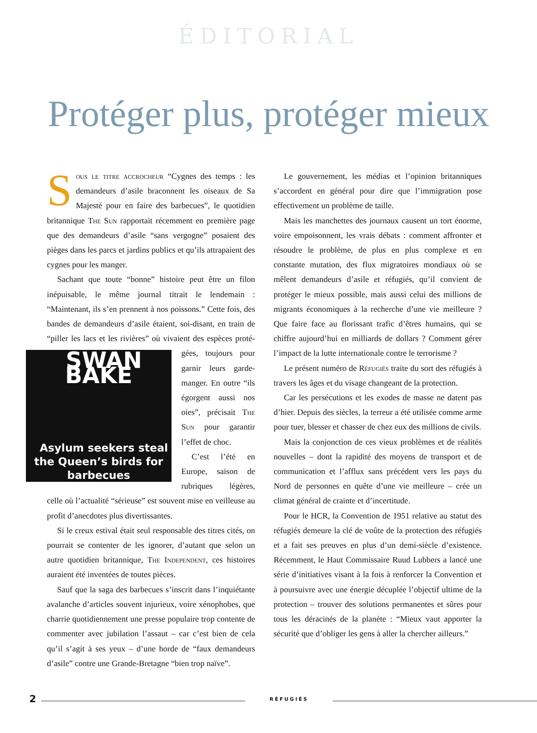ÉDITORIAL
Protéger plus, protéger mieux
Sous le titre accrocheur “Cygnes des temps : les demandeurs d’asile braconnent les oiseaux de Sa Majesté pour en faire des barbecues”, le quotidien britannique The Sun rapportait récemment en première page que des demandeurs d’asile “sans vergogne” posaient des pièges dans les parcs et jardins publics et qu’ils attrapaient des cygnes pour les manger.
Sachant que toute “bonne” histoire peut être un filon inépuisable, le même journal titrait le lendemain : “Maintenant, ils s’en prennent à nos poissons.” Cette fois, des bandes de demandeurs d’asile étaient, soi-disant, en train de “piller les lacs et les rivières” où vivaient des espèces proté- SWAN BAKE
Asylum seekers steal the Queen’s birds for barbecues gées, toujours pour garnir leurs garde-manger. En outre “ils égorgent aussi nos oies”, précisait The Sun pour garantir l’effet de choc.
C’est l’été en Europe, saison de rubriques légères, celle où l’actualité “sérieuse” est souvent mise en veilleuse au profit d’anecdotes plus divertissantes.
Si le creux estival était seul responsable des titres cités, on pourrait se contenter de les ignorer, d’autant que selon un autre quotidien britannique, The Independent, ces histoires auraient été inventées de toutes pièces.
Sauf que la saga des barbecues s’inscrit dans l’inquiétante avalanche d’articles souvent injurieux, voire xénophobes, que charrie quotidiennement une presse populaire trop contente de commenter avec jubilation l’assaut – car c’est bien de cela qu’il s’agit à ses yeux – d’une horde de “faux demandeurs d’asile” contre une Grande-Bretagne “bien trop naïve”.
Le gouvernement, les médias et l’opinion britanniques s’accordent en général pour dire que l’immigration pose effectivement un problème de taille.
Mais les manchettes des journaux causent un tort énorme, voire empoisonnent, les vrais débats : comment affronter et résoudre le problème, de plus en plus complexe et en constante mutation, des flux migratoires mondiaux où se mêlent demandeurs d’asile et réfugiés, qu’il convient de protéger le mieux possible, mais aussi celui des millions de migrants économiques à la recherche d’une vie meilleure ? Que faire face au florissant trafic d’êtres humains, qui se chiffre aujourd’hui en milliards de dollars ? Comment gérer l’impact de la lutte internationale contre le terrorisme ?
Le présent numéro de Réfugiés traite du sort des réfugiés à travers les âges et du visage changeant de la protection.
Car les persécutions et les exodes de masse ne datent pas d’hier. Depuis des siècles, la terreur a été utilisée comme arme pour tuer, blesser et chasser de chez eux des millions de civils.
Mais la conjonction de ces vieux problèmes et de réalités nouvelles – dont la rapidité des moyens de transport et de communication et l’afflux sans précédent vers les pays du Nord de personnes en quête d’une vie meilleure – crée un climat général de crainte et d’incertitude.
Pour le HCR, la Convention de 1951 relative au statut des réfugiés demeure la clé de voûte de la protection des réfugiés et a fait ses preuves en plus d’un demi-siècle d’existence. Récemment, le Haut Commissaire Ruud Lubbers a lancé une série d’initiatives visant à la fois à renforcer la Convention et à poursuivre avec une énergie décuplée l’objectif ultime de la protection – trouver des solutions permanentes et sûres pour tous les déracinés de la planète : “Mieux vaut apporter la sécurité que d’obliger les gens à aller la chercher ailleurs.”
2 RÉFUGIÉS